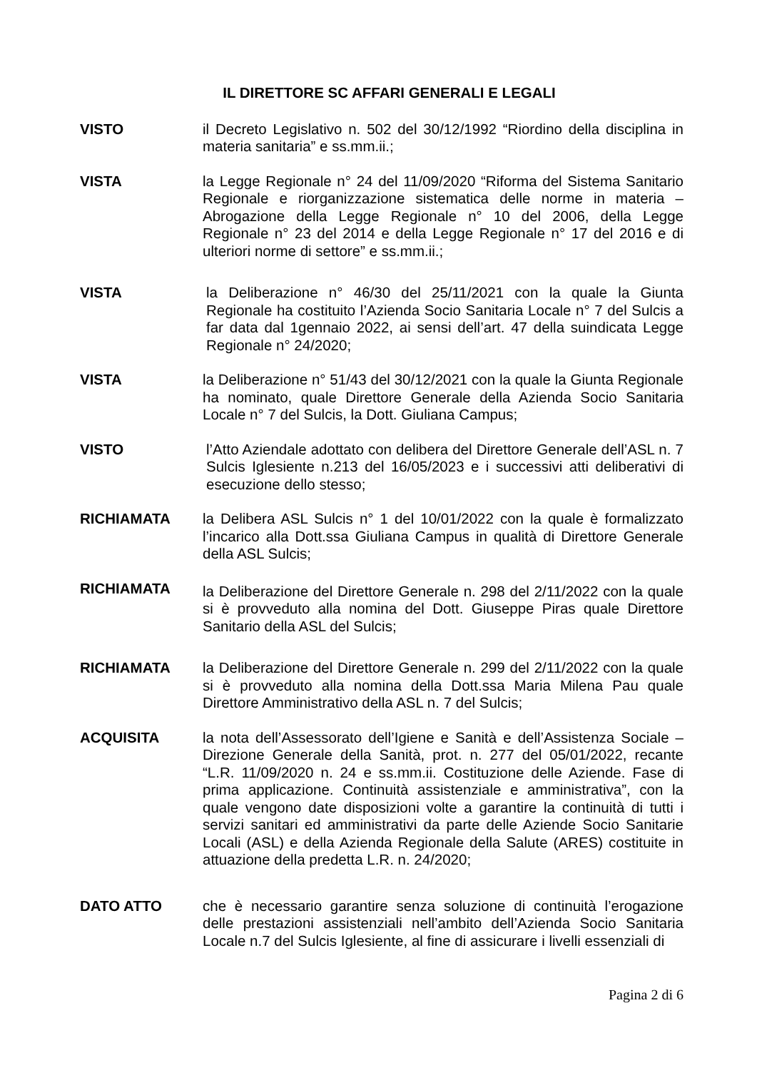IL DIRETTORE SC AFFARI GENERALI E LEGALI
VISTO il Decreto Legislativo n. 502 del 30/12/1992 “Riordino della disciplina in materia sanitaria” e ss.mm.ii.;
VISTA la Legge Regionale n° 24 del 11/09/2020 “Riforma del Sistema Sanitario Regionale e riorganizzazione sistematica delle norme in materia – Abrogazione della Legge Regionale n° 10 del 2006, della Legge Regionale n° 23 del 2014 e della Legge Regionale n° 17 del 2016 e di ulteriori norme di settore” e ss.mm.ii.;
VISTA la Deliberazione n° 46/30 del 25/11/2021 con la quale la Giunta Regionale ha costituito l’Azienda Socio Sanitaria Locale n° 7 del Sulcis a far data dal 1gennaio 2022, ai sensi dell’art. 47 della suindicata Legge Regionale n° 24/2020;
VISTA la Deliberazione n° 51/43 del 30/12/2021 con la quale la Giunta Regionale ha nominato, quale Direttore Generale della Azienda Socio Sanitaria Locale n° 7 del Sulcis, la Dott. Giuliana Campus;
VISTO l’Atto Aziendale adottato con delibera del Direttore Generale dell’ASL n. 7 Sulcis Iglesiente n.213 del 16/05/2023 e i successivi atti deliberativi di esecuzione dello stesso;
RICHIAMATA la Delibera ASL Sulcis n° 1 del 10/01/2022 con la quale è formalizzato l’incarico alla Dott.ssa Giuliana Campus in qualità di Direttore Generale della ASL Sulcis;
RICHIAMATA
la Deliberazione del Direttore Generale n. 298 del 2/11/2022 con la quale si è provveduto alla nomina del Dott. Giuseppe Piras quale Direttore Sanitario della ASL del Sulcis;
RICHIAMATA la Deliberazione del Direttore Generale n. 299 del 2/11/2022 con la quale si è provveduto alla nomina della Dott.ssa Maria Milena Pau quale Direttore Amministrativo della ASL n. 7 del Sulcis;
ACQUISITA la nota dell’Assessorato dell’Igiene e Sanità e dell’Assistenza Sociale – Direzione Generale della Sanità, prot. n. 277 del 05/01/2022, recante “L.R. 11/09/2020 n. 24 e ss.mm.ii. Costituzione delle Aziende. Fase di prima applicazione. Continuità assistenziale e amministrativa”, con la quale vengono date disposizioni volte a garantire la continuità di tutti i servizi sanitari ed amministrativi da parte delle Aziende Socio Sanitarie Locali (ASL) e della Azienda Regionale della Salute (ARES) costituite in attuazione della predetta L.R. n. 24/2020;
DATO ATTO che è necessario garantire senza soluzione di continuità l’erogazione delle prestazioni assistenziali nell’ambito dell’Azienda Socio Sanitaria Locale n.7 del Sulcis Iglesiente, al fine di assicurare i livelli essenziali di
Pagina 2 di 6